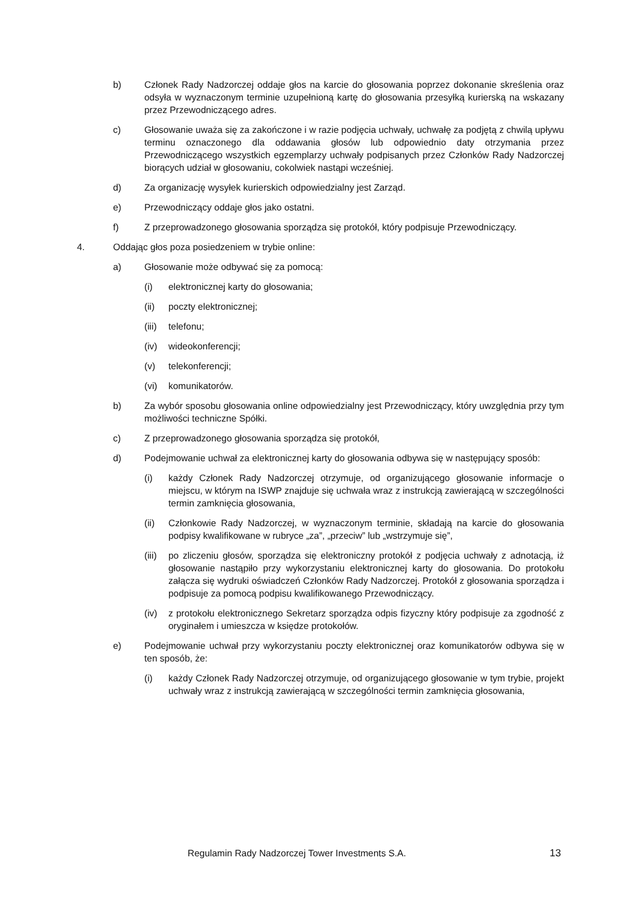b) Członek Rady Nadzorczej oddaje głos na karcie do głosowania poprzez dokonanie skreślenia oraz odsyła w wyznaczonym terminie uzupełnioną kartę do głosowania przesyłką kurierską na wskazany przez Przewodniczącego adres.
c) Głosowanie uważa się za zakończone i w razie podjęcia uchwały, uchwałę za podjętą z chwilą upływu terminu oznaczonego dla oddawania głosów lub odpowiednio daty otrzymania przez Przewodniczącego wszystkich egzemplarzy uchwały podpisanych przez Członków Rady Nadzorczej biorących udział w głosowaniu, cokolwiek nastąpi wcześniej.
d) Za organizację wysyłek kurierskich odpowiedzialny jest Zarząd.
e) Przewodniczący oddaje głos jako ostatni.
f) Z przeprowadzonego głosowania sporządza się protokół, który podpisuje Przewodniczący.
4. Oddając głos poza posiedzeniem w trybie online:
a) Głosowanie może odbywać się za pomocą:
(i) elektronicznej karty do głosowania;
(ii) poczty elektronicznej;
(iii) telefonu;
(iv) wideokonferencji;
(v) telekonferencji;
(vi) komunikatorów.
b) Za wybór sposobu głosowania online odpowiedzialny jest Przewodniczący, który uwzględnia przy tym możliwości techniczne Spółki.
c) Z przeprowadzonego głosowania sporządza się protokół,
d) Podejmowanie uchwał za elektronicznej karty do głosowania odbywa się w następujący sposób:
(i) każdy Członek Rady Nadzorczej otrzymuje, od organizującego głosowanie informacje o miejscu, w którym na ISWP znajduje się uchwała wraz z instrukcją zawierającą w szczególności termin zamknięcia głosowania,
(ii) Członkowie Rady Nadzorczej, w wyznaczonym terminie, składają na karcie do głosowania podpisy kwalifikowane w rubryce „za”, „przeciw” lub „wstrzymuje się”,
(iii) po zliczeniu głosów, sporządza się elektroniczny protokół z podjęcia uchwały z adnotacją, iż głosowanie nastąpiło przy wykorzystaniu elektronicznej karty do głosowania. Do protokołu załącza się wydruki oświadczeń Członków Rady Nadzorczej. Protokół z głosowania sporządza i podpisuje za pomocą podpisu kwalifikowanego Przewodniczący.
(iv) z protokołu elektronicznego Sekretarz sporządza odpis fizyczny który podpisuje za zgodność z oryginałem i umieszcza w księdze protokołów.
e) Podejmowanie uchwał przy wykorzystaniu poczty elektronicznej oraz komunikatorów odbywa się w ten sposób, że:
(i) każdy Członek Rady Nadzorczej otrzymuje, od organizującego głosowanie w tym trybie, projekt uchwały wraz z instrukcją zawierającą w szczególności termin zamknięcia głosowania,
Regulamin Rady Nadzorczej Tower Investments S.A. 13